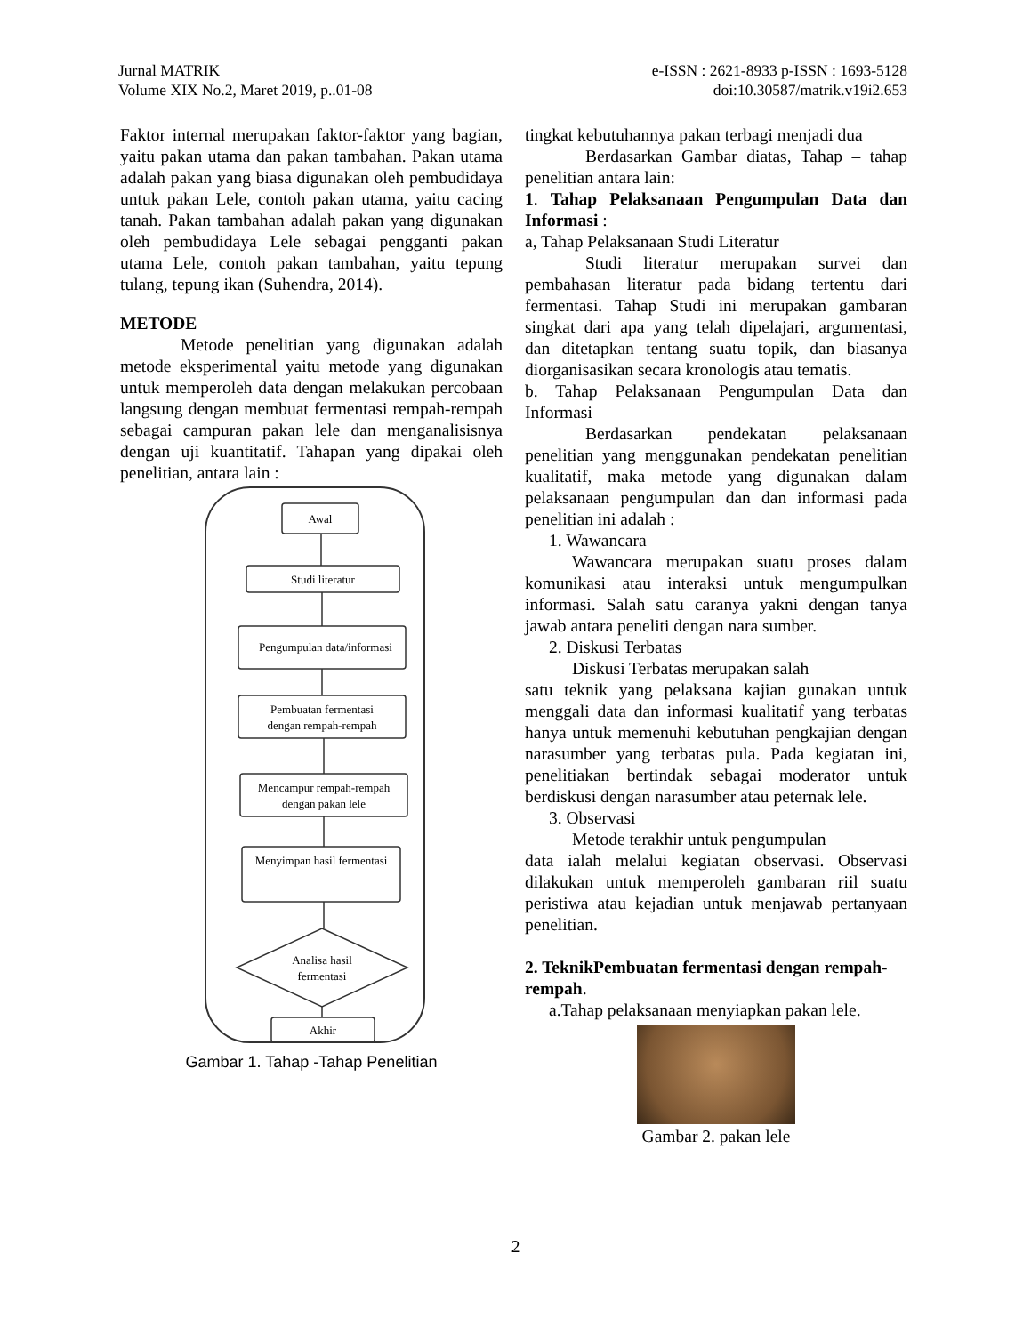Jurnal MATRIK
Volume XIX No.2, Maret 2019, p..01-08
e-ISSN : 2621-8933 p-ISSN : 1693-5128
doi:10.30587/matrik.v19i2.653
Faktor internal merupakan faktor-faktor yang bagian, yaitu pakan utama dan pakan tambahan. Pakan utama adalah pakan yang biasa digunakan oleh pembudidaya untuk pakan Lele, contoh pakan utama, yaitu cacing tanah. Pakan tambahan adalah pakan yang digunakan oleh pembudidaya Lele sebagai pengganti pakan utama Lele, contoh pakan tambahan, yaitu tepung tulang, tepung ikan (Suhendra, 2014).
METODE
Metode penelitian yang digunakan adalah metode eksperimental yaitu metode yang digunakan untuk memperoleh data dengan melakukan percobaan langsung dengan membuat fermentasi rempah-rempah sebagai campuran pakan lele dan menganalisisnya dengan uji kuantitatif. Tahapan yang dipakai oleh penelitian, antara lain :
Awal
Studi literatur
Pengumpulan data/informasi
Pembuatan fermentasi
dengan rempah-rempah
Mencampur rempah-rempah
dengan pakan lele
Menyimpan hasil fermentasi
Analisa hasil
fermentasi
Akhir
Gambar 1. Tahap -Tahap Penelitian
tingkat kebutuhannya pakan terbagi menjadi dua
Berdasarkan Gambar diatas, Tahap – tahap penelitian antara lain:
1. Tahap Pelaksanaan Pengumpulan Data dan Informasi :
a, Tahap Pelaksanaan Studi Literatur
Studi literatur merupakan survei dan pembahasan literatur pada bidang tertentu dari fermentasi. Tahap Studi ini merupakan gambaran singkat dari apa yang telah dipelajari, argumentasi, dan ditetapkan tentang suatu topik, dan biasanya diorganisasikan secara kronologis atau tematis.
b. Tahap Pelaksanaan Pengumpulan Data dan Informasi
Berdasarkan pendekatan pelaksanaan penelitian yang menggunakan pendekatan penelitian kualitatif, maka metode yang digunakan dalam pelaksanaan pengumpulan dan dan informasi pada penelitian ini adalah :
1. Wawancara
Wawancara merupakan suatu proses dalam komunikasi atau interaksi untuk mengumpulkan informasi. Salah satu caranya yakni dengan tanya jawab antara peneliti dengan nara sumber.
2. Diskusi Terbatas
Diskusi Terbatas merupakan salah
satu teknik yang pelaksana kajian gunakan untuk menggali data dan informasi kualitatif yang terbatas hanya untuk memenuhi kebutuhan pengkajian dengan narasumber yang terbatas pula. Pada kegiatan ini, penelitiakan bertindak sebagai moderator untuk berdiskusi dengan narasumber atau peternak lele.
3. Observasi
Metode terakhir untuk pengumpulan
data ialah melalui kegiatan observasi. Observasi dilakukan untuk memperoleh gambaran riil suatu peristiwa atau kejadian untuk menjawab pertanyaan penelitian.
2. TeknikPembuatan fermentasi dengan rempah-rempah.
a.Tahap pelaksanaan menyiapkan pakan lele.
Gambar 2. pakan lele
2